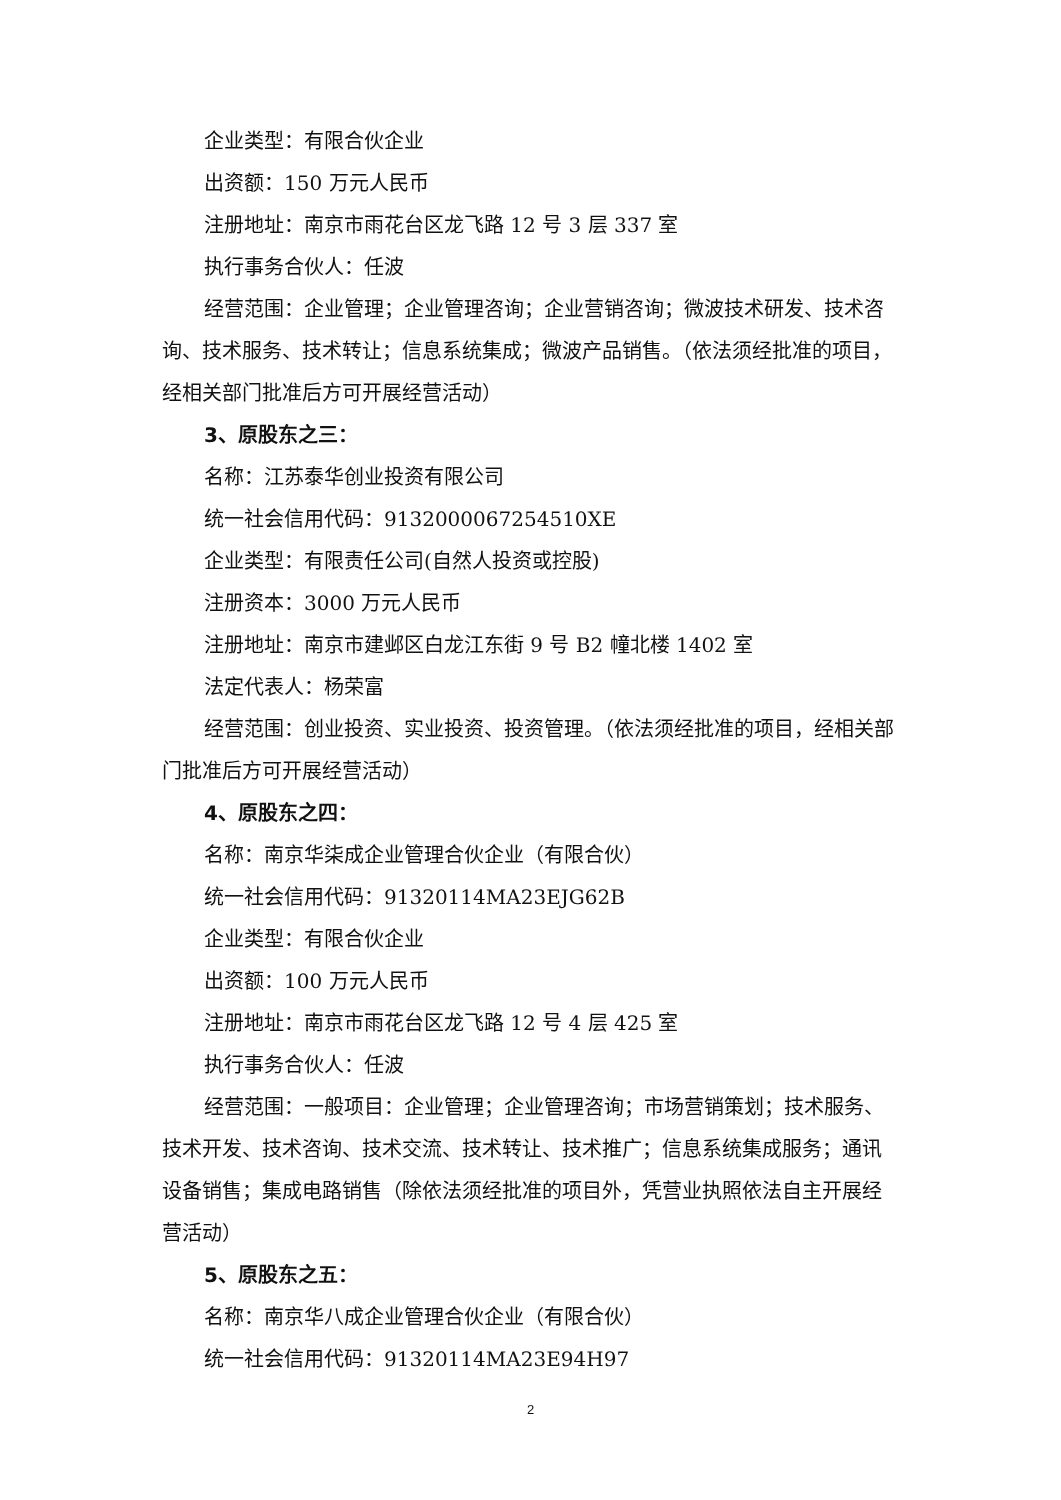企业类型：有限合伙企业
出资额：150 万元人民币
注册地址：南京市雨花台区龙飞路 12 号 3 层 337 室
执行事务合伙人：任波
经营范围：企业管理；企业管理咨询；企业营销咨询；微波技术研发、技术咨询、技术服务、技术转让；信息系统集成；微波产品销售。（依法须经批准的项目，经相关部门批准后方可开展经营活动）
3、原股东之三：
名称：江苏泰华创业投资有限公司
统一社会信用代码：9132000067254510XE
企业类型：有限责任公司(自然人投资或控股)
注册资本：3000 万元人民币
注册地址：南京市建邺区白龙江东街 9 号 B2 幢北楼 1402 室
法定代表人：杨荣富
经营范围：创业投资、实业投资、投资管理。（依法须经批准的项目，经相关部门批准后方可开展经营活动）
4、原股东之四：
名称：南京华柒成企业管理合伙企业（有限合伙）
统一社会信用代码：91320114MA23EJG62B
企业类型：有限合伙企业
出资额：100 万元人民币
注册地址：南京市雨花台区龙飞路 12 号 4 层 425 室
执行事务合伙人：任波
经营范围：一般项目：企业管理；企业管理咨询；市场营销策划；技术服务、技术开发、技术咨询、技术交流、技术转让、技术推广；信息系统集成服务；通讯设备销售；集成电路销售（除依法须经批准的项目外，凭营业执照依法自主开展经营活动）
5、原股东之五：
名称：南京华八成企业管理合伙企业（有限合伙）
统一社会信用代码：91320114MA23E94H97
2